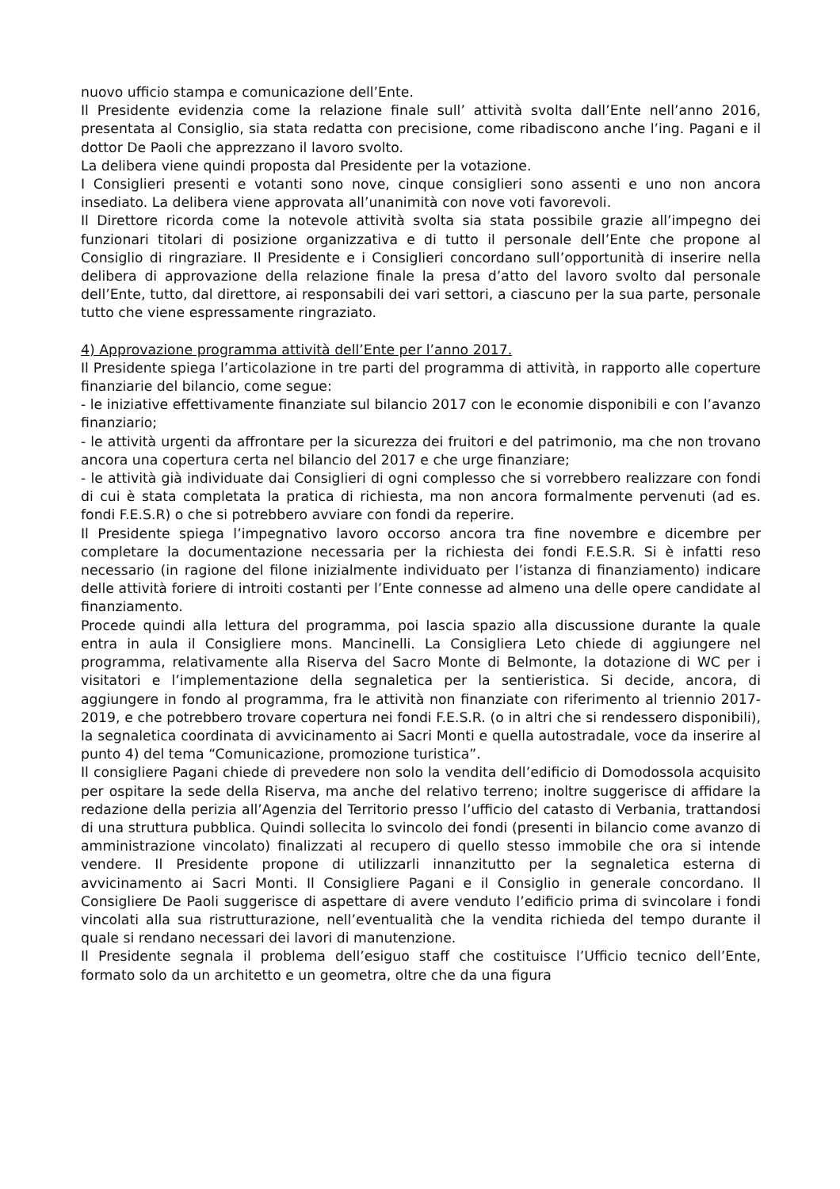nuovo ufficio stampa e comunicazione dell’Ente.
Il Presidente evidenzia come la relazione finale sull’ attività svolta dall’Ente nell’anno 2016, presentata al Consiglio, sia stata redatta con precisione, come ribadiscono anche l’ing. Pagani e il dottor De Paoli che apprezzano il lavoro svolto.
La delibera viene quindi proposta dal Presidente per la votazione.
I Consiglieri presenti e votanti sono nove, cinque consiglieri sono assenti e uno non ancora insediato. La delibera viene approvata all’unanimità con nove voti favorevoli.
Il Direttore ricorda come la notevole attività svolta sia stata possibile grazie all’impegno dei funzionari titolari di posizione organizzativa e di tutto il personale dell’Ente che propone al Consiglio di ringraziare. Il Presidente e i Consiglieri concordano sull’opportunità di inserire nella delibera di approvazione della relazione finale la presa d’atto del lavoro svolto dal personale dell’Ente, tutto, dal direttore, ai responsabili dei vari settori, a ciascuno per la sua parte, personale tutto che viene espressamente ringraziato.
4) Approvazione programma attività dell’Ente per l’anno 2017.
Il Presidente spiega l’articolazione in tre parti del programma di attività, in rapporto alle coperture finanziarie del bilancio, come segue:
- le iniziative effettivamente finanziate sul bilancio 2017 con le economie disponibili e con l’avanzo finanziario;
- le attività urgenti da affrontare per la sicurezza dei fruitori e del patrimonio, ma che non trovano ancora una copertura certa nel bilancio del 2017 e che urge finanziare;
- le attività già individuate dai Consiglieri di ogni complesso che si vorrebbero realizzare con fondi di cui è stata completata la pratica di richiesta, ma non ancora formalmente pervenuti (ad es. fondi F.E.S.R) o che si potrebbero avviare con fondi da reperire.
Il Presidente spiega l’impegnativo lavoro occorso ancora tra fine novembre e dicembre per completare la documentazione necessaria per la richiesta dei fondi F.E.S.R. Si è infatti reso necessario (in ragione del filone inizialmente individuato per l’istanza di finanziamento) indicare delle attività foriere di introiti costanti per l’Ente connesse ad almeno una delle opere candidate al finanziamento.
Procede quindi alla lettura del programma, poi lascia spazio alla discussione durante la quale entra in aula il Consigliere mons. Mancinelli. La Consigliera Leto chiede di aggiungere nel programma, relativamente alla Riserva del Sacro Monte di Belmonte, la dotazione di WC per i visitatori e l’implementazione della segnaletica per la sentieristica. Si decide, ancora, di aggiungere in fondo al programma, fra le attività non finanziate con riferimento al triennio 2017-2019, e che potrebbero trovare copertura nei fondi F.E.S.R. (o in altri che si rendessero disponibili), la segnaletica coordinata di avvicinamento ai Sacri Monti e quella autostradale, voce da inserire al punto 4) del tema “Comunicazione, promozione turistica”.
Il consigliere Pagani chiede di prevedere non solo la vendita dell’edificio di Domodossola acquisito per ospitare la sede della Riserva, ma anche del relativo terreno; inoltre suggerisce di affidare la redazione della perizia all’Agenzia del Territorio presso l’ufficio del catasto di Verbania, trattandosi di una struttura pubblica. Quindi sollecita lo svincolo dei fondi (presenti in bilancio come avanzo di amministrazione vincolato) finalizzati al recupero di quello stesso immobile che ora si intende vendere. Il Presidente propone di utilizzarli innanzitutto per la segnaletica esterna di avvicinamento ai Sacri Monti. Il Consigliere Pagani e il Consiglio in generale concordano. Il Consigliere De Paoli suggerisce di aspettare di avere venduto l’edificio prima di svincolare i fondi vincolati alla sua ristrutturazione, nell’eventualità che la vendita richieda del tempo durante il quale si rendano necessari dei lavori di manutenzione.
Il Presidente segnala il problema dell’esiguo staff che costituisce l’Ufficio tecnico dell’Ente, formato solo da un architetto e un geometra, oltre che da una figura